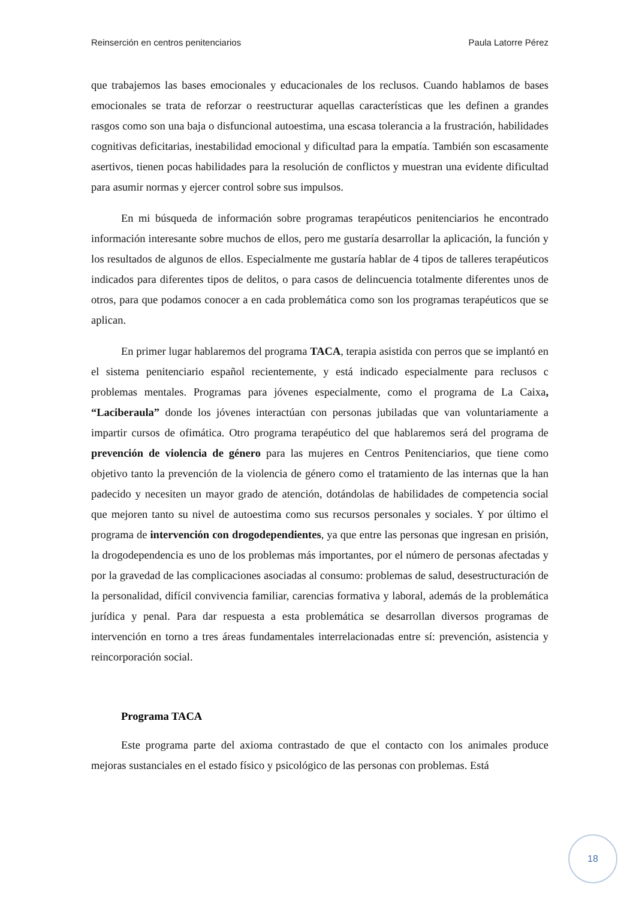Reinserción en centros penitenciarios Paula Latorre Pérez
que trabajemos las bases emocionales y educacionales de los reclusos. Cuando hablamos de bases emocionales se trata de reforzar o reestructurar aquellas características que les definen a grandes rasgos como son una baja o disfuncional autoestima, una escasa tolerancia a la frustración, habilidades cognitivas deficitarias, inestabilidad emocional y dificultad para la empatía. También son escasamente asertivos, tienen pocas habilidades para la resolución de conflictos y muestran una evidente dificultad para asumir normas y ejercer control sobre sus impulsos.
En mi búsqueda de información sobre programas terapéuticos penitenciarios he encontrado información interesante sobre muchos de ellos, pero me gustaría desarrollar la aplicación, la función y los resultados de algunos de ellos. Especialmente me gustaría hablar de 4 tipos de talleres terapéuticos indicados para diferentes tipos de delitos, o para casos de delincuencia totalmente diferentes unos de otros, para que podamos conocer a en cada problemática como son los programas terapéuticos que se aplican.
En primer lugar hablaremos del programa TACA, terapia asistida con perros que se implantó en el sistema penitenciario español recientemente, y está indicado especialmente para reclusos c problemas mentales. Programas para jóvenes especialmente, como el programa de La Caixa, “Laciberaula” donde los jóvenes interactúan con personas jubiladas que van voluntariamente a impartir cursos de ofimática. Otro programa terapéutico del que hablaremos será del programa de prevención de violencia de género para las mujeres en Centros Penitenciarios, que tiene como objetivo tanto la prevención de la violencia de género como el tratamiento de las internas que la han padecido y necesiten un mayor grado de atención, dotándolas de habilidades de competencia social que mejoren tanto su nivel de autoestima como sus recursos personales y sociales. Y por último el programa de intervención con drogodependientes, ya que entre las personas que ingresan en prisión, la drogodependencia es uno de los problemas más importantes, por el número de personas afectadas y por la gravedad de las complicaciones asociadas al consumo: problemas de salud, desestructuración de la personalidad, difícil convivencia familiar, carencias formativa y laboral, además de la problemática jurídica y penal. Para dar respuesta a esta problemática se desarrollan diversos programas de intervención en torno a tres áreas fundamentales interrelacionadas entre sí: prevención, asistencia y reincorporación social.
Programa TACA
Este programa parte del axioma contrastado de que el contacto con los animales produce mejoras sustanciales en el estado físico y psicológico de las personas con problemas. Está
18